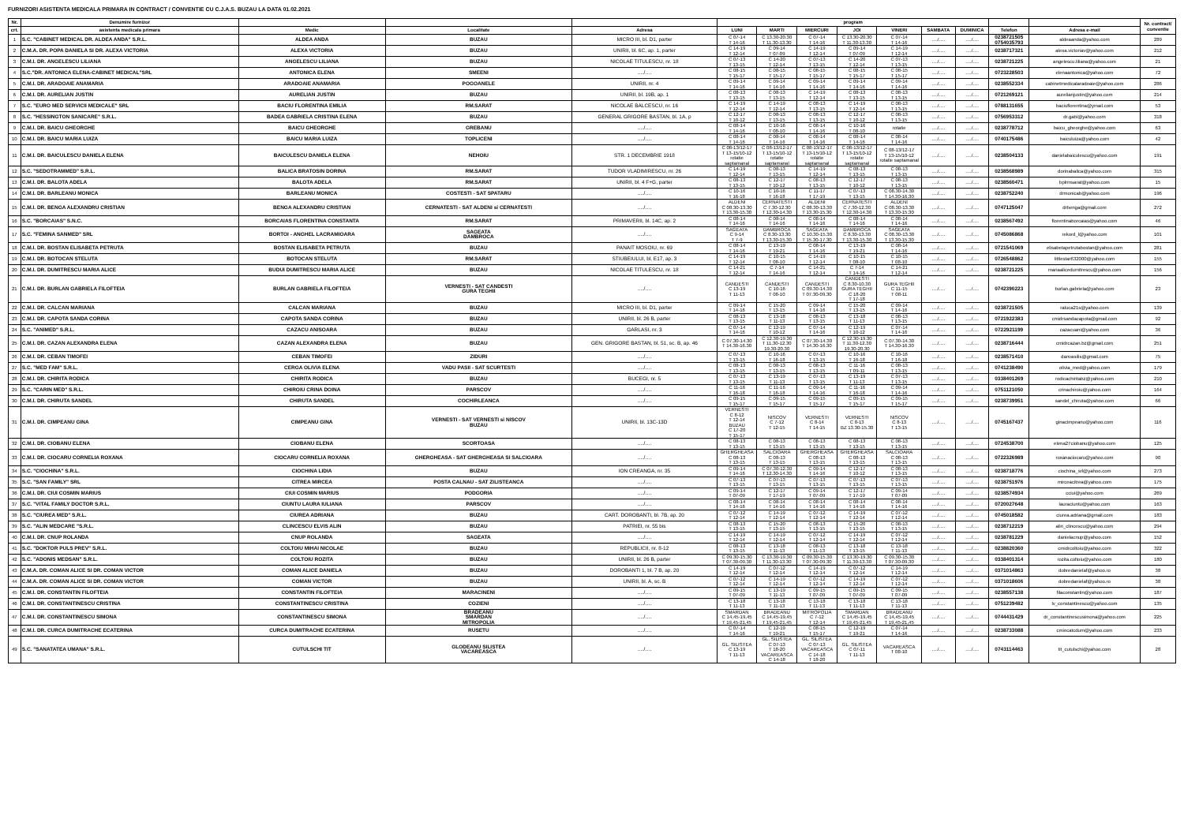FURNIZORI ASISTENTA MEDICALA PRIMARA IN CONTRACT / CONVENTIE CU C.J.A.S. BUZAU LA DATA 01.02.2021
| Nr. | Denumire furnizor | | | | program | | | | | | | | | Nr. contract/ conventie |
| --- | --- | --- | --- | --- | --- | --- | --- | --- | --- | --- | --- | --- | --- | --- |
| crt. | asistenta medicala primara | Medic | Localitate | Adresa | LUNI | MARTI | MIERCURI | JOI | VINERI | SAMBATA | DUMINICA | Telefon | Adresa e-mail | |
| 1 | S.C. "CABINET MEDICAL DR. ALDEA ANDA" S.R.L. | ALDEA ANDA | BUZAU | MICRO III, bl. D1, parter | C 07-14 T 14-16 | C 13.30-20.30 T 11.30-13.30 | C 07-14 T 14-16 | C 13.30-20.30 T 11.30-13.30 | C 07-14 T 14-16 | …./…. | …./…. | 0238721505 0754035793 | aldeaanda@yahoo.com | 289 |
| 2 | C.M.A. DR. POPA DANIELA SI DR. ALEXA VICTORIA | ALEXA VICTORIA | BUZAU | UNIRII, bl. 6C, ap. 1, parter | C 14-19 T 12-14 | C 09-14 T 07-09 | C 14-19 T 12-14 | C 09-14 T 07-09 | C 14-19 T 12-14 | …./…. | …./…. | 0238717321 | alexa.victoriav@yahoo.com | 212 |
| 3 | C.M.I. DR. ANGELESCU LILIANA | ANGELESCU LILIANA | BUZAU | NICOLAE TITULESCU, nr. 18 | C 07-13 T 13-15 | C 14-20 T 12-14 | C 07-13 T 13-15 | C 14-20 T 12-14 | C 07-13 T 13-15 | …./…. | …./…. | 0238721225 | angelescu.liliana@yahoo.com | 21 |
| 4 | S.C."DR. ANTONICA ELENA-CABINET MEDICAL"SRL | ANTONICA ELENA | SMEENI | …./…. | C 08-15 T 15-17 | C 08-15 T 15-17 | C 08-15 T 15-17 | C 08-15 T 15-17 | C 08-15 T 15-17 | …./…. | …./…. | 0723228503 | elenaantonica@yahoo.com | 72 |
| 5 | C.M.I. DR. ARADOAIE ANAMARIA | ARADOAIE ANAMARIA | POGOANELE | UNIRII, nr. 4 | C 09-14 T 14-16 | C 09-14 T 14-16 | C 09-14 T 14-16 | C 09-14 T 14-16 | C 09-14 T 14-16 | …./…. | …./…. | 0238552334 | cabinetmedicalaradoaie@yahoo.com | 286 |
| 6 | C.M.I. DR. AURELIAN JUSTIN | AURELIAN JUSTIN | BUZAU | UNIRII, bl. 19B, ap. 1 | C 08-13 T 13-15 | C 08-13 T 13-15 | C 14-19 T 12-14 | C 08-13 T 13-15 | C 08-13 T 13-15 | …./…. | …./…. | 0721269121 | aurelianjustin@yahoo.com | 214 |
| 7 | S.C. "EURO MED SERVICII MEDICALE" SRL | BACIU FLORENTINA EMILIA | RM.SARAT | NICOLAE BALCESCU, nr. 16 | C 14-19 T 12-14 | C 14-19 T 12-14 | C 08-13 T 13-15 | C 14-19 T 12-14 | C 08-13 T 13-15 | …./…. | …./…. | 0788131655 | baciuflorentina@ymail.com | 53 |
| 8 | S.C. "HESSINGTON SANICARE" S.R.L. | BADEA GABRIELA CRISTINA ELENA | BUZAU | GENERAL GRIGORE BASTAN, bl. 1A, p | C 12-17 T 10-12 | C 08-13 T 13-15 | C 08-13 T 13-15 | C 12-17 T 10-12 | C 08-13 T 13-15 | …./…. | …./…. | 0756953312 | dr.gabi@yahoo.com | 318 |
| 9 | C.M.I. DR. BAICU GHEORGHE | BAICU GHEORGHE | GREBANU | …./…. | C 08-14 T 14-16 | C 10-16 T 08-10 | C 08-14 T 14-16 | C 10-16 T 08-10 | rotatie | …./…. | …./…. | 0238778712 | baicu_gheorghe@yahoo.com | 63 |
| 10 | C.M.I. DR. BAICU MARIA LUIZA | BAICU MARIA LUIZA | TOPLICENI | …./…. | C 08-14 T 14-16 | C 08-14 T 14-16 | C 08-14 T 14-16 | C 08-14 T 14-16 | C 08-14 T 14-16 | …./…. | …./…. | 0740175486 | baiculuiza@yahoo.com | 42 |
| 11 | C.M.I. DR. BAICULESCU DANIELA ELENA | BAICULESCU DANIELA ELENA | NEHOIU | STR. 1 DECEMBRIE 1918 | C 08-13/12-17 T 13-15/10-12 rotatie saptamanal | C 08-13/12-17 T 13-15/10-12 rotatie saptamanal | C 08-13/12-17 T 13-15/10-12 rotatie saptamanal | C 08-13/12-17 T 13-15/10-12 rotatie saptamanal | C 08-13/12-17 T 13-15/10-12 rotatie saptamanal | …./…. | …./…. | 0238504133 | danielabaiculescu@yahoo.com | 191 |
| 12 | S.C. "SEDOTRAMMED" S.R.L. | BALICA BRATOSIN DORINA | RM.SARAT | TUDOR VLADIMIRESCU, nr. 26 | C 14-19 T 12-14 | C 08-13 T 13-15 | C 14-19 T 12-14 | C 08-13 T 13-15 | C 08-13 T 13-15 | …./…. | …./…. | 0238568989 | dorinabalica@yahoo.com | 315 |
| 13 | C.M.I. DR. BALOTA ADELA | BALOTA ADELA | RM.SARAT | UNIRII, bl. 4 F+G, parter | C 08-13 T 13-15 | C 12-17 T 10-12 | C 08-13 T 13-15 | C 12-17 T 10-12 | C 08-13 T 13-15 | …./…. | …./…. | 0238560471 | bplrmsarat@yahoo.com | 15 |
| 14 | C.M.I. DR. BARLEANU MONICA | BARLEANU MONICA | COSTESTI - SAT SPATARU | …./…. | C 10-16 T 16-18 | C 10-16 T 16-18 | C 11-17 T 17-19 | C 07-13 T 13-15 | C 08.30-14.30 T 14.30-16.30 | …./…. | …./…. | 0238752240 | drmonicab@yahoo.com | 196 |
| 15 | C.M.I. DR. BENGA ALEXANDRU CRISTIAN | BENGA ALEXANDRU CRISTIAN | CERNATESTI - SAT ALDENI si CERNATESTI | …./…. | ALDENI C 08.30-13.30 T 13.30-15.30 | CERNATESTI C 7.30-12.30 T 12.30-14.30 | ALDENI C 08.30-13.30 T 13.30-15.30 | CERNATESTI C 7.30-12.30 T 12.30-14.30 | ALDENI C 08.30-13.30 T 13.30-15.30 | …./…. | …./…. | 0747125047 | drbenga@gmail.com | 272 |
| 16 | S.C. "BORCAIAS" S.N.C. | BORCAIAS FLORENTINA CONSTANTA | RM.SARAT | PRIMAVERII, bl. 14C, ap. 2 | C 08-14 T 14-16 | C 08-14 T 14-16 | C 08-14 T 14-16 | C 08-14 T 14-16 | C 08-14 T 14-16 | …./…. | …./…. | 0238567492 | florentinaborcaias@yahoo.com | 46 |
| 17 | S.C. "FEMINA SANMED" SRL | BORTOI - ANGHEL LACRAMIOARA | SAGEATA DAMBROCA | …./…. | SAGEATA C 9-14 T 7-9 | DAMBROCA C 8.30-13.30 T 13.30-15.30 | SAGEATA C 10.30-15.30 T 15.30-17.30 | DAMBROCA C 8.30-13.30 T 13.30-15.30 | SAGEATA C 08.30-13.30 T 13.30-15.30 | …./…. | …./…. | 0745086868 | rekord_l@yahoo.com | 101 |
| 18 | C.M.I. DR. BOSTAN ELISABETA PETRUTA | BOSTAN ELISABETA PETRUTA | BUZAU | PANAIT MOSOIU, nr. 69 | C 08-14 T 14-16 | C 13-19 T 19-21 | C 08-14 T 14-16 | C 13-19 T 19-21 | C 08-14 T 14-16 | …./…. | …./…. | 0721541069 | elisabetapetrutabostan@yahoo.com | 281 |
| 19 | C.M.I. DR. BOTOCAN STELUTA | BOTOCAN STELUTA | RM.SARAT | STIUBEIULUI, bl. E17, ap. 3 | C 14-19 T 12-14 | C 10-15 T 08-10 | C 14-19 T 12-14 | C 10-15 T 08-10 | C 10-15 T 08-10 | …./…. | …./…. | 0726548862 | littlestar632000@yahoo.com | 155 |
| 20 | C.M.I. DR. DUMITRESCU MARIA ALICE | BUDUI DUMITRESCU MARIA ALICE | BUZAU | NICOLAE TITULESCU, nr. 18 | C 14-21 T 12-14 | C 7-14 T 14-16 | C 14-21 T 12-14 | C 7-14 T 14-16 | C 14-21 T 12-14 | …./…. | …./…. | 0238721225 | mariaalicedumitrescu@yahoo.com | 156 |
| 21 | C.M.I. DR. BURLAN GABRIELA FILOFTEIA | BURLAN GABRIELA FILOFTEIA | VERNESTI - SAT CANDESTI GURA TEGHII | …./…. | CANDESTI C 13-19 T 11-13 | CANDESTI C 10-16 T 08-10 | CANDESTI C 09.30-14.30 T 07.30-09.30 | CANDESTI C 8.30-10.30 GURA TEGHII C 18-20 T 17-18 | GURA TEGHII C 11-15 T 08-11 | …./…. | …./…. | 0742390223 | burlan.gabriela@yahoo.com | 23 |
| 22 | C.M.I. DR. CALCAN MARIANA | CALCAN MARIANA | BUZAU | MICRO III, bl. D1, parter | C 09-14 T 14-16 | C 15-20 T 13-15 | C 09-14 T 14-16 | C 15-20 T 13-15 | C 09-14 T 14-16 | …./…. | …./…. | 0238721505 | raluca21s@yahoo.com | 139 |
| 23 | C.M.I. DR. CAPOTA SANDA CORINA | CAPOTA SANDA CORINA | BUZAU | UNIRII, bl. 26 B, parter | C 08-13 T 13-15 | C 13-18 T 11-13 | C 08-13 T 13-15 | C 13-18 T 11-13 | C 08-13 T 13-15 | …./…. | …./…. | 0721922383 | cmidrsandacapota@gmail.com | 92 |
| 24 | S.C. "ANIMED" S.R.L. | CAZACU ANISOARA | BUZAU | GARLASI, nr. 3 | C 07-14 T 14-16 | C 12-19 T 10-12 | C 07-14 T 14-16 | C 12-19 T 10-12 | C 07-14 T 14-16 | …./…. | …./…. | 0722921199 | cazacuani@yahoo.com | 36 |
| 25 | C.M.I. DR. CAZAN ALEXANDRA ELENA | CAZAN ALEXANDRA ELENA | BUZAU | GEN. GRIGORE BASTAN, bl. 51, sc. B, ap. 46 | C 07.30-14.30 T 14.30-16.30 | C 12.30-19.30 T 11.30-12.30 19.30-20.30 | C 07.30-14.30 T 14.30-16.30 | C 12.30-19.30 T 11.30-12.30 19.30-20.30 | C 07.30-14.30 T 14.30-16.30 | …./…. | …./…. | 0238716444 | cmidrcazan.bz@gmail.com | 251 |
| 26 | C.M.I. DR. CEBAN TIMOFEI | CEBAN TIMOFEI | ZIDURI | …./…. | C 07-13 T 13-15 | C 10-16 T 16-18 | C 07-13 T 13-15 | C 10-16 T 16-18 | C 10-16 T 16-18 | …./…. | …./…. | 0238571410 | danvasilis@gmail.com | 75 |
| 27 | S.C. "MED FAM" S.R.L. | CERGA OLIVIA ELENA | VADU PASII - SAT SCURTESTI | …./…. | C 08-13 T 13-15 | C 08-13 T 13-15 | C 08-13 T 13-15 | C 11-16 T 09-11 | C 08-13 T 13-15 | …./…. | …./…. | 0741238490 | olivia_med@yahoo.com | 179 |
| 28 | C.M.I. DR. CHIRITA RODICA | CHIRITA RODICA | BUZAU | BUCEGI, nr. 5 | C 07-13 T 13-15 | C 13-19 T 11-13 | C 07-13 T 13-15 | C 13-19 T 11-13 | C 07-13 T 13-15 | …./…. | …./…. | 0338401269 | rodicachiritabz@yahoo.com | 210 |
| 29 | S.C. "CARIN MED" S.R.L. | CHIROIU CRINA DOINA | PARSCOV | …./…. | C 11-16 T 16-18 | C 11-16 T 16-18 | C 09-14 T 14-16 | C 11-16 T 16-18 | C 09-14 T 14-16 | …./…. | …./…. | 0751121050 | crinachiroiu@yahoo.com | 164 |
| 30 | C.M.I. DR. CHIRUTA SANDEL | CHIRUTA SANDEL | COCHIRLEANCA | …./…. | C 09-15 T 15-17 | C 09-15 T 15-17 | C 09-15 T 15-17 | C 09-15 T 15-17 | C 09-15 T 15-17 | …./…. | …./…. | 0238739951 | sandel_chiruta@yahoo.com | 66 |
| 31 | C.M.I. DR. CIMPEANU GINA | CIMPEANU GINA | VERNESTI - SAT VERNESTI si NISCOV BUZAU | UNIRII, bl. 13C-13D | VERNESTI C 8-12 T 12-14 BUZAU C 17-20 T 15-17 | NISCOV C 7-12 T 12-15 | VERNESTI C 8-14 T 14-15 | VERNESTI C 8-13 BZ 13.30-15.30 | NISCOV C 8-13 T 13-15 | …./…. | …./…. | 0745167437 | ginacimpeanu@yahoo.com | 116 |
| 32 | C.M.I. DR. CIOBANU ELENA | CIOBANU ELENA | SCORTOASA | …./…. | C 08-13 T 13-15 | C 08-13 T 13-15 | C 08-13 T 13-15 | C 08-13 T 13-15 | C 08-13 T 13-15 | …./…. | …./…. | 0724538700 | elena27ciobanu@yahoo.com | 125 |
| 33 | C.M.I. DR. CIOCARU CORNELIA ROXANA | CIOCARU CORNELIA ROXANA | GHERGHEASA - SAT GHERGHEASA SI SALCIOARA | …./…. | GHERGHEASA C 08-13 T 13-15 | SALCIOARA C 08-13 T 13-15 | GHERGHEASA C 08-13 T 13-15 | GHERGHEASA C 08-13 T 13-15 | SALCIOARA C 08-13 T 13-15 | …./…. | …./…. | 0722326989 | roxanaciocaru@yahoo.com | 90 |
| 34 | S.C. "CIOCHINA" S.R.L. | CIOCHINA LIDIA | BUZAU | ION CREANGA, nr. 35 | C 09-14 T 14-16 | C 07.30-12.30 T 12.30-14.30 | C 09-14 T 14-16 | C 12-17 T 10-12 | C 08-13 T 13-15 | …./…. | …./…. | 0238718776 | ciochina_srl@yahoo.com | 273 |
| 35 | S.C. "SAN FAMILY" SRL | CITREA MIRCEA | POSTA CALNAU - SAT ZILISTEANCA | …./…. | C 07-13 T 13-15 | C 07-13 T 13-15 | C 07-13 T 13-15 | C 07-13 T 13-15 | C 07-13 T 13-15 | …./…. | …./…. | 0238751976 | mirceacitrea@yahoo.com | 175 |
| 36 | C.M.I. DR. CIUI COSMIN MARIUS | CIUI COSMIN MARIUS | PODGORIA | …./…. | C 09-14 T 07-09 | C 12-17 T 17-19 | C 09-14 T 07-09 | C 12-17 T 17-19 | C 09-14 T 07-09 | …./…. | …./…. | 0238574934 | cciui@yahoo.com | 269 |
| 37 | S.C. "VITAL FAMILY DOCTOR S.R.L. | CIUNTU LAURA IULIANA | PARSCOV | …./…. | C 08-14 T 14-16 | C 08-14 T 14-16 | C 08-14 T 14-16 | C 08-14 T 14-16 | C 08-14 T 14-16 | …./…. | …./…. | 0720027648 | lauraciuntu@yahoo.com | 163 |
| 38 | S.C. "CIUREA MED" S.R.L. | CIUREA ADRIANA | BUZAU | CART. DOROBANTI, bl. 7B, ap. 20 | C 07-12 T 12-14 | C 14-19 T 12-14 | C 07-12 T 12-14 | C 14-19 T 12-14 | C 07-12 T 12-14 | …./…. | …./…. | 0745018582 | ciurea.adriana@gmail.com | 183 |
| 39 | S.C. "ALIN MEDCARE "S.R.L. | CLINCESCU ELVIS ALIN | BUZAU | PATRIEI, nr. 55 bis | C 08-13 T 13-15 | C 15-20 T 13-15 | C 08-13 T 13-15 | C 15-20 T 13-15 | C 08-13 T 13-15 | …./…. | …./…. | 0238712219 | alin_clincescu@yahoo.com | 294 |
| 40 | C.M.I. DR. CNUP ROLANDA | CNUP ROLANDA | SAGEATA | …./…. | C 14-19 T 12-14 | C 14-19 T 12-14 | C 07-12 T 12-14 | C 14-19 T 12-14 | C 07-12 T 12-14 | …./…. | …./…. | 0238781229 | danielacnup@yahoo.com | 152 |
| 41 | S.C. "DOKTOR PULS PREV" S.R.L. | COLTOIU MIHAI NICOLAE | BUZAU | REPUBLICII, nr. 8-12 | C 08-13 T 13-15 | C 13-18 T 11-13 | C 08-13 T 11-13 | C 13-18 T 13-15 | C 13-18 T 11-13 | …./…. | …./…. | 0238820360 | cmidrcoltoiu@yahoo.com | 322 |
| 42 | S.C. "ADONIS MEDSAN" S.R.L. | COLTOIU ROZITA | BUZAU | UNIRII, bl. 26 B, parter | C 09.30-15.30 T 07.30-09.30 | C 13.30-19.30 T 11.30-13.30 | C 09.30-15.30 T 07.30-09.30 | C 13.30-19.30 T 11.30-13.30 | C 09.30-15.30 T 07.30-09.30 | …./…. | …./…. | 0338401314 | rozita.coltoiu@yahoo.com | 180 |
| 43 | C.M.A. DR. COMAN ALICE SI DR. COMAN VICTOR | COMAN ALICE DANIELA | BUZAU | DOROBANTI 1, bl. 7 B, ap. 20 | C 14-19 T 12-14 | C 07-12 T 12-14 | C 14-19 T 12-14 | C 07-12 T 12-14 | C 14-19 T 12-14 | …./…. | …./…. | 0371014863 | dobredanielaf@yahoo.ro | 38 |
| 44 | C.M.A. DR. COMAN ALICE SI DR. COMAN VICTOR | COMAN VICTOR | BUZAU | UNIRII, bl. A, sc. B | C 07-12 T 12-14 | C 14-19 T 12-14 | C 07-12 T 12-14 | C 14-19 T 12-14 | C 07-12 T 12-14 | …./…. | …./…. | 0371018606 | dobredanielaf@yahoo.ro | 38 |
| 45 | C.M.I. DR. CONSTANTIN FILOFTEIA | CONSTANTIN FILOFTEIA | MARACINENI | …./…. | C 09-15 T 07-09 | C 13-19 T 11-13 | C 09-15 T 07-09 | C 09-15 T 07-09 | C 09-15 T 07-09 | …./…. | …./…. | 0238557138 | filaconstantin@yahoo.com | 187 |
| 46 | C.M.I. DR. CONSTANTINESCU CRISTINA | CONSTANTINESCU CRISTINA | COZIENI | …./…. | C 13-18 T 11-13 | C 13-18 T 11-13 | C 13-18 T 11-13 | C 13-18 T 11-13 | C 13-18 T 11-13 | …./…. | …./…. | 0751239482 | lv_constantinescu@yahoo.com | 135 |
| 47 | C.M.I. DR. CONSTANTINESCU SIMONA | CONSTANTINESCU SIMONA | BRADEANU SMARDAN MITROPOLIA | …./…. | SMARDAN C 14,45-19,45 T 19,45-21,45 | BRADEANU C 14,45-19,45 T 19,45-21,45 | MITROPOLIA C 7-12 T 12-14 | SMARDAN C 14,45-19,45 T 19,45-21,45 | BRADEANU C 14,45-19,45 T 19,45-21,45 | …./…. | …./…. | 0744431429 | dr_constantinescusimona@yahoo.com | 225 |
| 48 | C.M.I. DR. CURCA DUMITRACHE ECATERINA | CURCA DUMITRACHE ECATERINA | RUSETU | …./…. | C 07-14 T 14-16 | C 12-19 T 19-21 | C 08-15 T 15-17 | C 12-19 T 19-21 | C 07-14 T 14-16 | …./…. | …./…. | 0238733088 | cmiecatcdum@yahoo.com | 233 |
| 49 | S.C. "SANATATEA UMANA" S.R.L. | CUTULSCHI TIT | GLODEANU SILISTEA VACAREASCA | …./…. | GL. SILISTEA C 13-19 T 11-13 | GL. SILISTEA C 07-13 T 18-20 VACAREASCA C 14-18 | GL. SILISTEA C 07-13 VACAREASCA C 14-18 T 18-20 | GL. SILISTEA C 07-11 T 11-13 | VACAREASCA T 08-10 | …./…. | …./…. | 0743114463 | tit_cutulschi@yahoo.com | 28 |